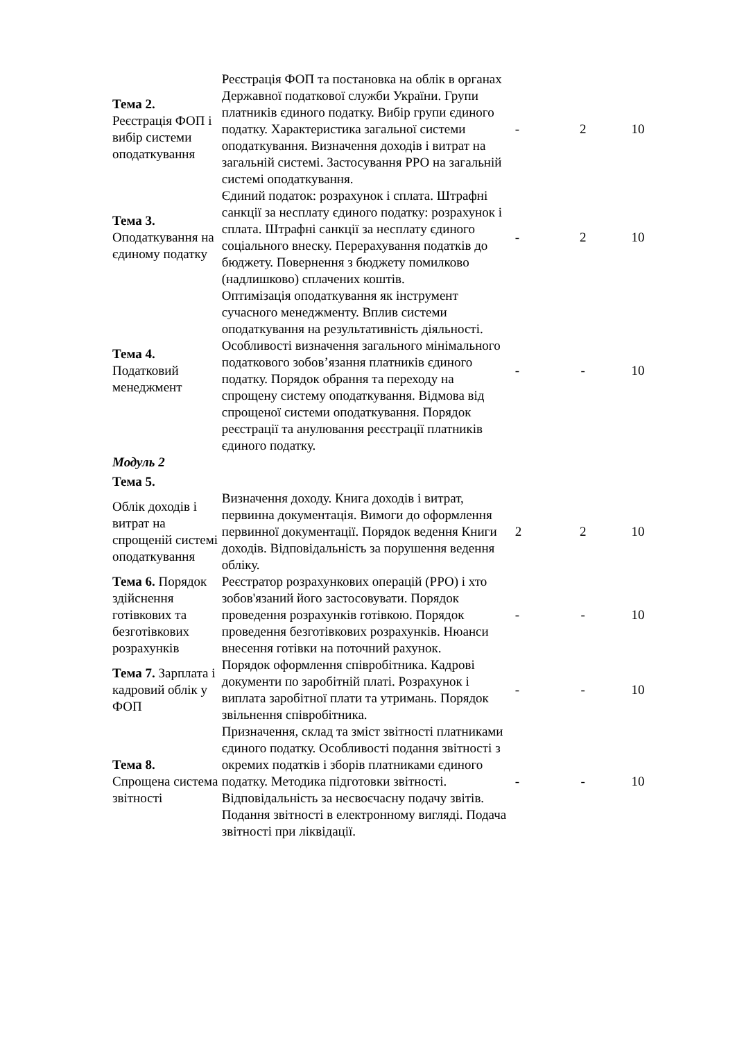| Тема 2. Реєстрація ФОП і вибір системи оподаткування | Реєстрація ФОП та постановка на облік в органах Державної податкової служби України. Групи платників єдиного податку. Вибір групи єдиного податку. Характеристика загальної системи оподаткування. Визначення доходів і витрат на загальній системі. Застосування РРО на загальній системі оподаткування. | - | 2 | 10 |
| Тема 3. Оподаткування на єдиному податку | Єдиний податок: розрахунок і сплата. Штрафні санкції за несплату єдиного податку: розрахунок і сплата. Штрафні санкції за несплату єдиного соціального внеску. Перерахування податків до бюджету. Повернення з бюджету помилково (надлишково) сплачених коштів. | - | 2 | 10 |
| Тема 4. Податковий менеджмент | Оптимізація оподаткування як інструмент сучасного менеджменту. Вплив системи оподаткування на результативність діяльності. Особливості визначення загального мінімального податкового зобов’язання платників єдиного податку. Порядок обрання та переходу на спрощену систему оподаткування. Відмова від спрощеної системи оподаткування. Порядок реєстрації та анулювання реєстрації платників єдиного податку. | - | - | 10 |
| Модуль 2 | | | | |
| Тема 5. | | | | |
| Облік доходів і витрат на спрощеній системі оподаткування | Визначення доходу. Книга доходів і витрат, первинна документація. Вимоги до оформлення первинної документації. Порядок ведення Книги доходів. Відповідальність за порушення ведення обліку. | 2 | 2 | 10 |
| Тема 6. Порядок здійснення готівкових та безготівкових розрахунків | Реєстратор розрахункових операцій (РРО) і хто зобов'язаний його застосовувати. Порядок проведення розрахунків готівкою. Порядок проведення безготівкових розрахунків. Нюанси внесення готівки на поточний рахунок. | - | - | 10 |
| Тема 7. Зарплата і кадровий облік у ФОП | Порядок оформлення співробітника. Кадрові документи по заробітній платі. Розрахунок і виплата заробітної плати та утримань. Порядок звільнення співробітника. | - | - | 10 |
| Тема 8. Спрощена система звітності | Призначення, склад та зміст звітності платниками єдиного податку. Особливості подання звітності з окремих податків і зборів платниками єдиного податку. Методика підготовки звітності. Відповідальність за несвоєчасну подачу звітів. Подання звітності в електронному вигляді. Подача звітності при ліквідації. | - | - | 10 |